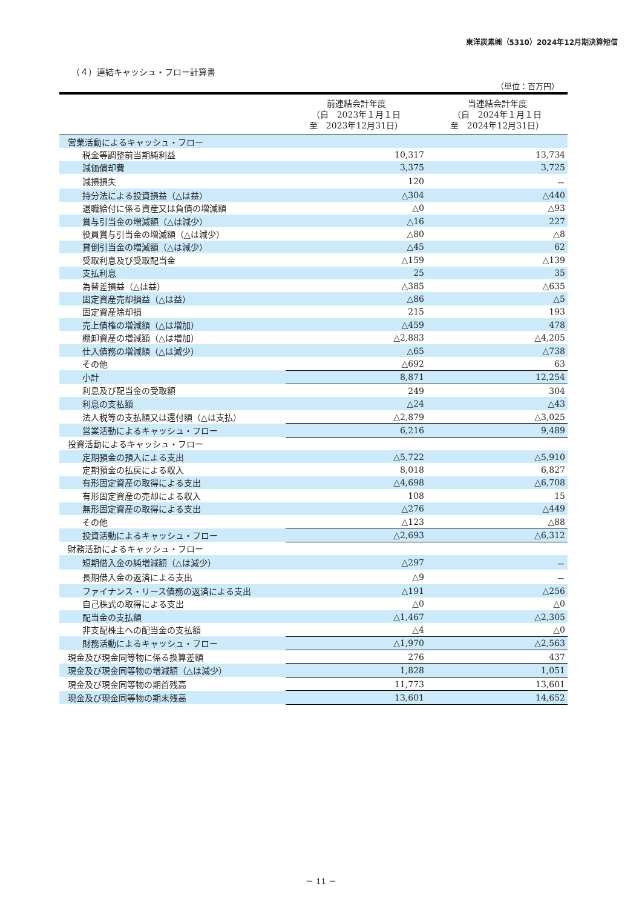東洋炭素㈱（5310）2024年12月期決算短信
（４）連結キャッシュ・フロー計算書
（単位：百万円）
| | 前連結会計年度 （自 2023年１月１日 至 2023年12月31日） | 当連結会計年度 （自 2024年１月１日 至 2024年12月31日） |
| --- | --- | --- |
| 営業活動によるキャッシュ・フロー | | |
| 税金等調整前当期純利益 | 10,317 | 13,734 |
| 減価償却費 | 3,375 | 3,725 |
| 減損損失 | 120 | － |
| 持分法による投資損益（△は益） | △304 | △440 |
| 退職給付に係る資産又は負債の増減額 | △0 | △93 |
| 賞与引当金の増減額（△は減少） | △16 | 227 |
| 役員賞与引当金の増減額（△は減少） | △80 | △8 |
| 貸倒引当金の増減額（△は減少） | △45 | 62 |
| 受取利息及び受取配当金 | △159 | △139 |
| 支払利息 | 25 | 35 |
| 為替差損益（△は益） | △385 | △635 |
| 固定資産売却損益（△は益） | △86 | △5 |
| 固定資産除却損 | 215 | 193 |
| 売上債権の増減額（△は増加） | △459 | 478 |
| 棚卸資産の増減額（△は増加） | △2,883 | △4,205 |
| 仕入債務の増減額（△は減少） | △65 | △738 |
| その他 | △692 | 63 |
| 小計 | 8,871 | 12,254 |
| 利息及び配当金の受取額 | 249 | 304 |
| 利息の支払額 | △24 | △43 |
| 法人税等の支払額又は還付額（△は支払） | △2,879 | △3,025 |
| 営業活動によるキャッシュ・フロー | 6,216 | 9,489 |
| 投資活動によるキャッシュ・フロー | | |
| 定期預金の預入による支出 | △5,722 | △5,910 |
| 定期預金の払戻による収入 | 8,018 | 6,827 |
| 有形固定資産の取得による支出 | △4,698 | △6,708 |
| 有形固定資産の売却による収入 | 108 | 15 |
| 無形固定資産の取得による支出 | △276 | △449 |
| その他 | △123 | △88 |
| 投資活動によるキャッシュ・フロー | △2,693 | △6,312 |
| 財務活動によるキャッシュ・フロー | | |
| 短期借入金の純増減額（△は減少） | △297 | － |
| 長期借入金の返済による支出 | △9 | － |
| ファイナンス・リース債務の返済による支出 | △191 | △256 |
| 自己株式の取得による支出 | △0 | △0 |
| 配当金の支払額 | △1,467 | △2,305 |
| 非支配株主への配当金の支払額 | △4 | △0 |
| 財務活動によるキャッシュ・フロー | △1,970 | △2,563 |
| 現金及び現金同等物に係る換算差額 | 276 | 437 |
| 現金及び現金同等物の増減額（△は減少） | 1,828 | 1,051 |
| 現金及び現金同等物の期首残高 | 11,773 | 13,601 |
| 現金及び現金同等物の期末残高 | 13,601 | 14,652 |
－ 11 －